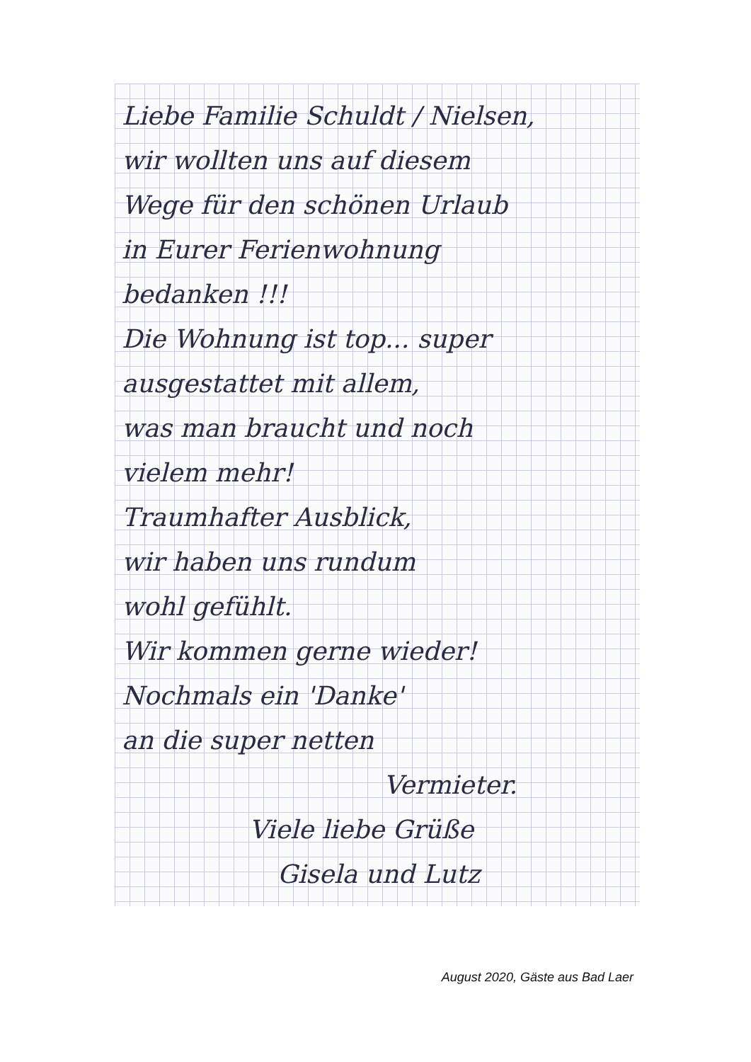Liebe Familie Schuldt / Nielsen,
wir wollten uns auf diesem
Wege für den schönen Urlaub
in Eurer Ferienwohnung
bedanken !!!
Die Wohnung ist top... super
ausgestattet mit allem,
was man braucht und noch
vielem mehr!
Traumhafter Ausblick,
wir haben uns rundum
wohl gefühlt.
Wir kommen gerne wieder!
Nochmals ein 'Danke'
an die super netten
Vermieter.
Viele liebe Grüße
Gisela und Lutz
August 2020, Gäste aus Bad Laer